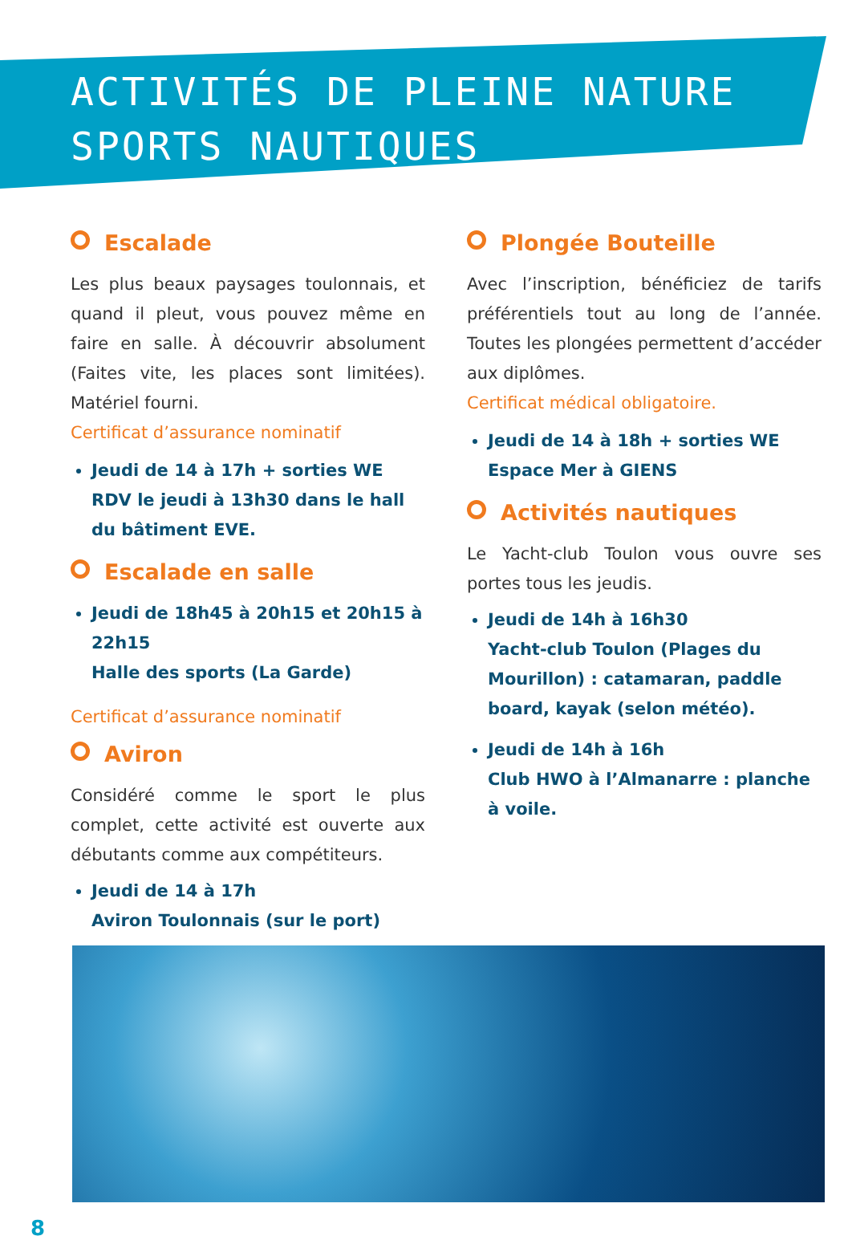ACTIVITÉS DE PLEINE NATURE
SPORTS NAUTIQUES
Escalade
Les plus beaux paysages toulonnais, et quand il pleut, vous pouvez même en faire en salle. À découvrir absolument (Faites vite, les places sont limitées). Matériel fourni.
Certificat d’assurance nominatif
Jeudi de 14 à 17h + sorties WE
RDV le jeudi à 13h30 dans le hall du bâtiment EVE.
Escalade en salle
Jeudi de 18h45 à 20h15 et 20h15 à 22h15
Halle des sports (La Garde)
Certificat d’assurance nominatif
Aviron
Considéré comme le sport le plus complet, cette activité est ouverte aux débutants comme aux compétiteurs.
Jeudi de 14 à 17h
Aviron Toulonnais (sur le port)
Plongée Bouteille
Avec l’inscription, bénéficiez de tarifs préférentiels tout au long de l’année. Toutes les plongées permettent d’accéder aux diplômes.
Certificat médical obligatoire.
Jeudi de 14 à 18h + sorties WE
Espace Mer à GIENS
Activités nautiques
Le Yacht-club Toulon vous ouvre ses portes tous les jeudis.
Jeudi de 14h à 16h30
Yacht-club Toulon (Plages du Mourillon) : catamaran, paddle board, kayak (selon météo).
Jeudi de 14h à 16h
Club HWO à l’Almanarre : planche à voile.
8